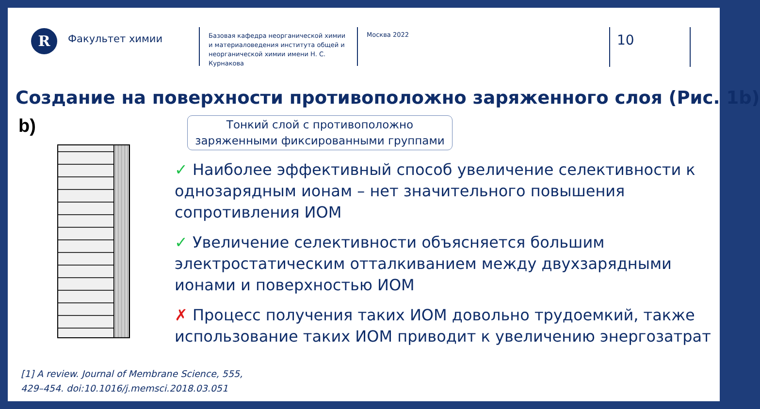R
Факультет химии
Базовая кафедра неорганической химии и материаловедения института общей и неорганической химии имени Н. С. Курнакова
Москва 2022
10
Создание на поверхности противоположно заряженного слоя (Рис. 1b)
b)
Тонкий слой с противоположно
заряженными фиксированными группами
✓ Наиболее эффективный способ увеличение селективности к однозарядным ионам – нет значительного повышения сопротивления ИОМ
✓ Увеличение селективности объясняется большим электростатическим отталкиванием между двухзарядными ионами и поверхностью ИОМ
✗ Процесс получения таких ИОМ довольно трудоемкий, также использование таких ИОМ приводит к увеличению энергозатрат
[1] A review. Journal of Membrane Science, 555,
429–454. doi:10.1016/j.memsci.2018.03.051